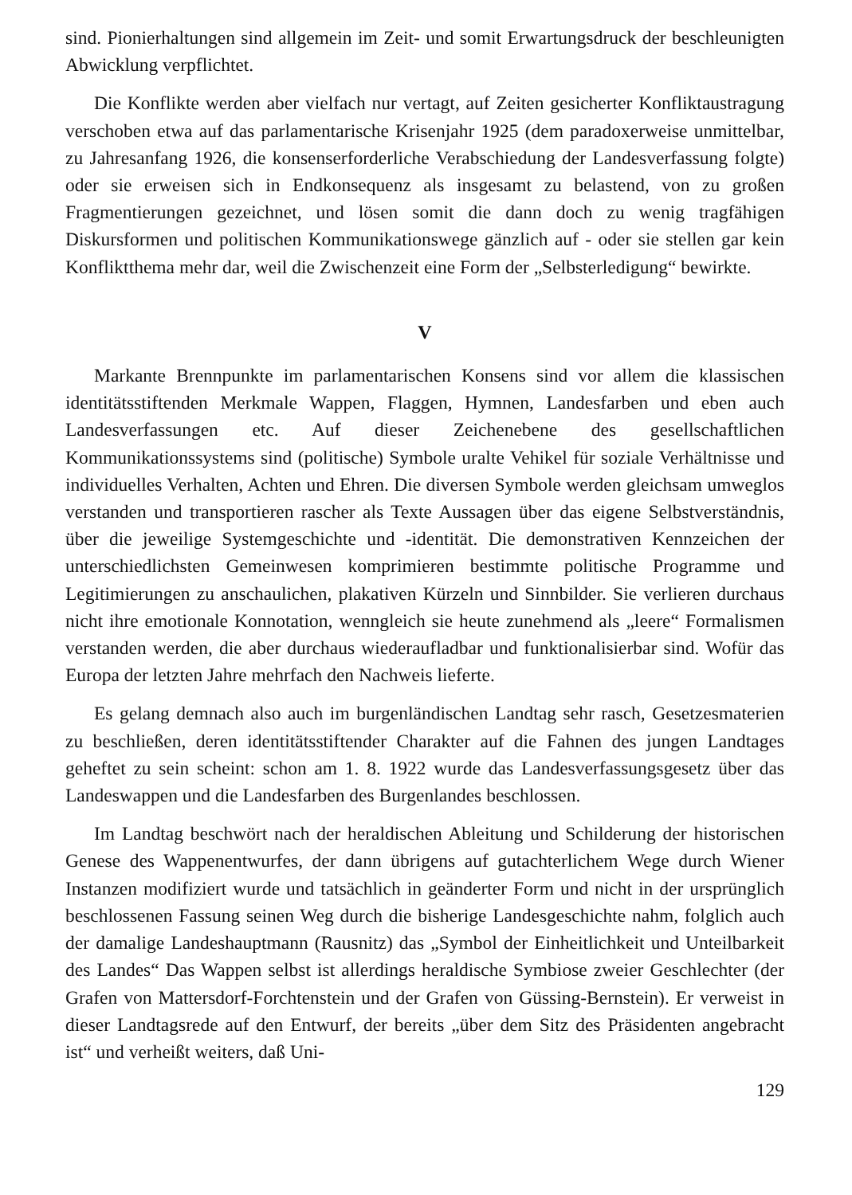sind. Pionierhaltungen sind allgemein im Zeit- und somit Erwartungsdruck der beschleunigten Abwicklung verpflichtet.
Die Konflikte werden aber vielfach nur vertagt, auf Zeiten gesicherter Konfliktaustragung verschoben etwa auf das parlamentarische Krisenjahr 1925 (dem paradoxerweise unmittelbar, zu Jahresanfang 1926, die konsenserforderliche Verabschiedung der Landesverfassung folgte) oder sie erweisen sich in Endkonsequenz als insgesamt zu belastend, von zu großen Fragmentierungen gezeichnet, und lösen somit die dann doch zu wenig tragfähigen Diskursformen und politischen Kommunikationswege gänzlich auf - oder sie stellen gar kein Konfliktthema mehr dar, weil die Zwischenzeit eine Form der „Selbsterledigung“ bewirkte.
V
Markante Brennpunkte im parlamentarischen Konsens sind vor allem die klassischen identitätsstiftenden Merkmale Wappen, Flaggen, Hymnen, Landesfarben und eben auch Landesverfassungen etc. Auf dieser Zeichenebene des gesellschaftlichen Kommunikationssystems sind (politische) Symbole uralte Vehikel für soziale Verhältnisse und individuelles Verhalten, Achten und Ehren. Die diversen Symbole werden gleichsam umweglos verstanden und transportieren rascher als Texte Aussagen über das eigene Selbstverständnis, über die jeweilige Systemgeschichte und -identität. Die demonstrativen Kennzeichen der unterschiedlichsten Gemeinwesen komprimieren bestimmte politische Programme und Legitimierungen zu anschaulichen, plakativen Kürzeln und Sinnbilder. Sie verlieren durchaus nicht ihre emotionale Konnotation, wenngleich sie heute zunehmend als „leere“ Formalismen verstanden werden, die aber durchaus wiederaufladbar und funktionalisierbar sind. Wofür das Europa der letzten Jahre mehrfach den Nachweis lieferte.
Es gelang demnach also auch im burgenländischen Landtag sehr rasch, Gesetzesmaterien zu beschließen, deren identitätsstiftender Charakter auf die Fahnen des jungen Landtages geheftet zu sein scheint: schon am 1. 8. 1922 wurde das Landesverfassungsgesetz über das Landeswappen und die Landesfarben des Burgenlandes beschlossen.
Im Landtag beschwört nach der heraldischen Ableitung und Schilderung der historischen Genese des Wappenentwurfes, der dann übrigens auf gutachterlichem Wege durch Wiener Instanzen modifiziert wurde und tatsächlich in geänderter Form und nicht in der ursprünglich beschlossenen Fassung seinen Weg durch die bisherige Landesgeschichte nahm, folglich auch der damalige Landeshauptmann (Rausnitz) das „Symbol der Einheitlichkeit und Unteilbarkeit des Landes“ Das Wappen selbst ist allerdings heraldische Symbiose zweier Geschlechter (der Grafen von Mattersdorf-Forchtenstein und der Grafen von Güssing-Bernstein). Er verweist in dieser Landtagsrede auf den Entwurf, der bereits „über dem Sitz des Präsidenten angebracht ist“ und verheißt weiters, daß Uni-
129